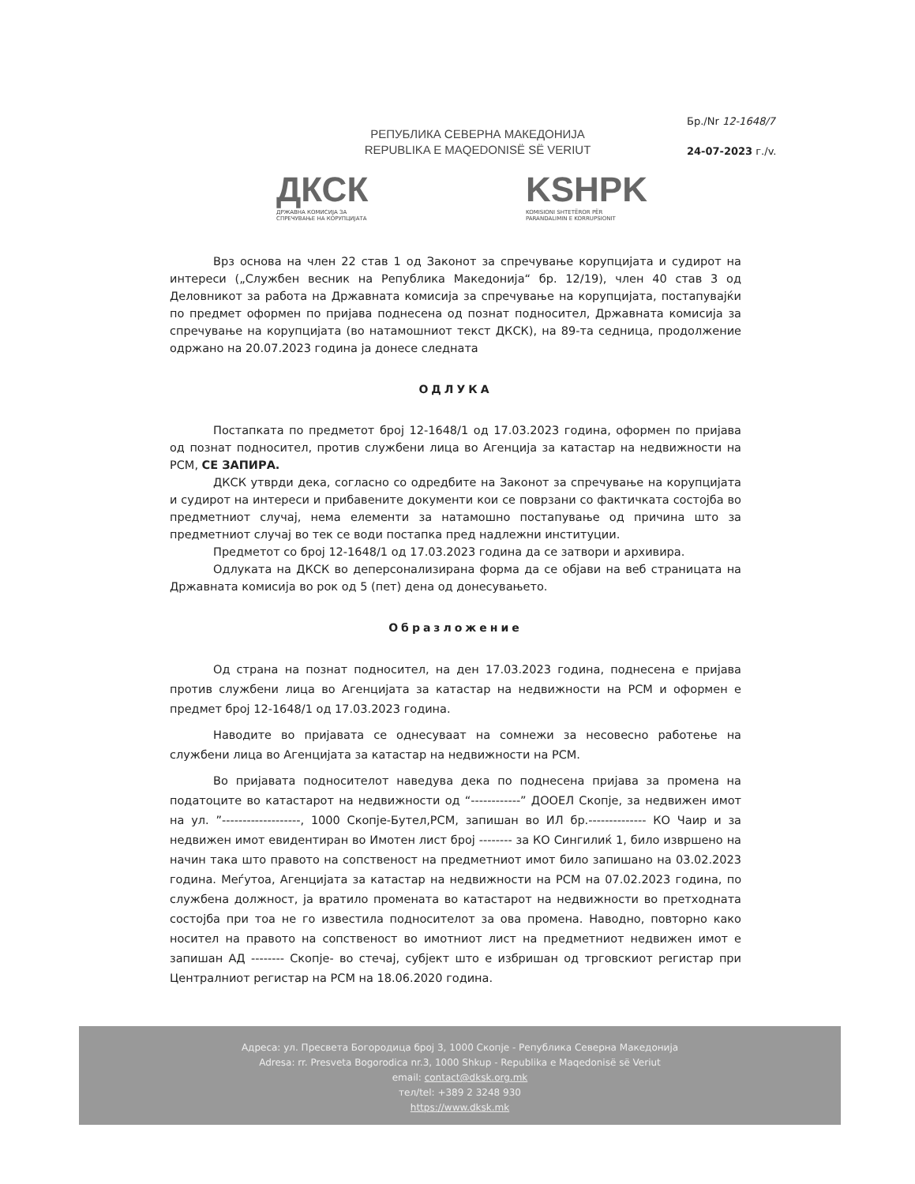РЕПУБЛИКА СЕВЕРНА МАКЕДОНИЈА
REPUBLIKA E MAQEDONISË SË VERIUT
Бр./Nr 12-1648/7
24-07-2023 г./v.
ДКСК
ДРЖАВНА КОМИСИЈА ЗА
СПРЕЧУВАЊЕ НА КОРУПЦИЈАТА
KSHPK
KOMISIONI SHTETËROR PËR
PARANDALIMIN E KORRUPSIONIT
Врз основа на член 22 став 1 од Законот за спречување корупцијата и судирот на интереси („Службен весник на Република Македонија“ бр. 12/19), член 40 став 3 од Деловникот за работа на Државната комисија за спречување на корупцијата, постапувајќи по предмет оформен по пријава поднесена од познат подносител, Државната комисија за спречување на корупцијата (во натамошниот текст ДКСК), на 89-та седница, продолжение одржано на 20.07.2023 година ја донесе следната
ОДЛУКА
Постапката по предметот број 12-1648/1 од 17.03.2023 година, оформен по пријава од познат подносител, против службени лица во Агенција за катастар на недвижности на РСМ, СЕ ЗАПИРА.
ДКСК утврди дека, согласно со одредбите на Законот за спречување на корупцијата и судирот на интереси и прибавените документи кои се поврзани со фактичката состојба во предметниот случај, нема елементи за натамошно постапување од причина што за предметниот случај во тек се води постапка пред надлежни институции.
Предметот со број 12-1648/1 од 17.03.2023 година да се затвори и архивира.
Одлуката на ДКСК во деперсонализирана форма да се објави на веб страницата на Државната комисија во рок од 5 (пет) дена од донесувањето.
Образложение
Од страна на познат подносител, на ден 17.03.2023 година, поднесена е пријава против службени лица во Агенцијата за катастар на недвижности на РСМ и оформен е предмет број 12-1648/1 од 17.03.2023 година.
Наводите во пријавата се однесуваат на сомнежи за несовесно работење на службени лица во Агенцијата за катастар на недвижности на РСМ.
Во пријавата подносителот наведува дека по поднесена пријава за промена на податоците во катастарот на недвижности од “------------” ДООЕЛ Скопје, за недвижен имот на ул. ”-------------------, 1000 Скопје-Бутел,РСМ, запишан во ИЛ бр.-------------- КО Чаир и за недвижен имот евидентиран во Имотен лист број -------- за КО Сингилиќ 1, било извршено на начин така што правото на сопственост на предметниот имот било запишано на 03.02.2023 година. Меѓутоа, Агенцијата за катастар на недвижности на РСМ на 07.02.2023 година, по службена должност, ја вратило промената во катастарот на недвижности во претходната состојба при тоа не го известила подносителот за ова промена. Наводно, повторно како носител на правото на сопственост во имотниот лист на предметниот недвижен имот е запишан АД -------- Скопје- во стечај, субјект што е избришан од трговскиот регистар при Централниот регистар на РСМ на 18.06.2020 година.
Адреса: ул. Пресвета Богородица број 3, 1000 Скопје - Република Северна Македонија
Adresa: rr. Presveta Bogorodica nr.3, 1000 Shkup - Republika e Maqedonisë së Veriut
email: contact@dksk.org.mk
тел/tel: +389 2 3248 930
https://www.dksk.mk